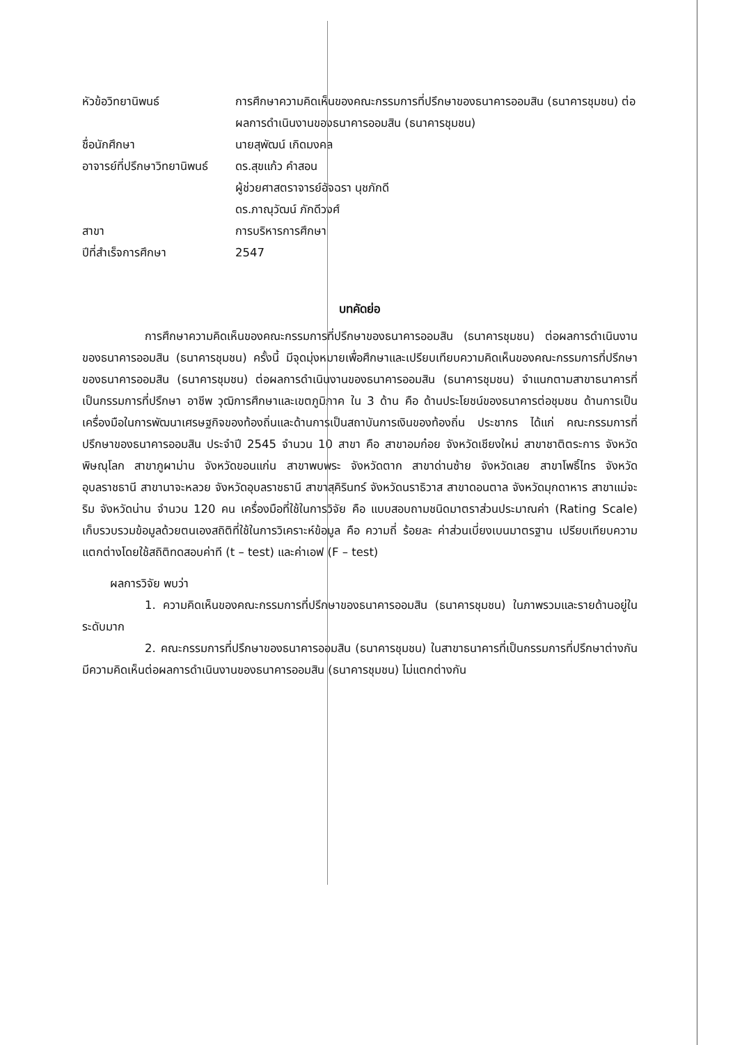หัวข้อวิทยานิพนธ์ การศึกษาความคิดเห็นของคณะกรรมการที่ปรึกษาของธนาคารออมสิน (ธนาคารชุมชน) ต่อผลการดำเนินงานของธนาคารออมสิน (ธนาคารชุมชน)
ชื่อนักศึกษา นายสุพัฒน์ เกิดมงคล
อาจารย์ที่ปรึกษาวิทยานิพนธ์
ดร.สุขแก้ว คำสอน
ผู้ช่วยศาสตราจารย์อัจฉรา นุชภักดี
ดร.ภาณุวัฒน์ ภักดีวงศ์
สาขา การบริหารการศึกษา
ปีที่สำเร็จการศึกษา 2547
บทคัดย่อ
การศึกษาความคิดเห็นของคณะกรรมการที่ปรึกษาของธนาคารออมสิน (ธนาคารชุมชน) ต่อผลการดำเนินงานของธนาคารออมสิน (ธนาคารชุมชน) ครั้งนี้ มีจุดมุ่งหมายเพื่อศึกษาและเปรียบเทียบความคิดเห็นของคณะกรรมการที่ปรึกษาของธนาคารออมสิน (ธนาคารชุมชน) ต่อผลการดำเนินงานของธนาคารออมสิน (ธนาคารชุมชน) จำแนกตามสาขาธนาคารที่เป็นกรรมการที่ปรึกษา อาชีพ วุฒิการศึกษาและเขตภูมิภาค ใน 3 ด้าน คือ ด้านประโยชน์ของธนาคารต่อชุมชน ด้านการเป็นเครื่องมือในการพัฒนาเศรษฐกิจของท้องถิ่นและด้านการเป็นสถาบันการเงินของท้องถิ่น ประชากร ได้แก่ คณะกรรมการที่ปรึกษาของธนาคารออมสิน ประจำปี 2545 จำนวน 10 สาขา คือ สาขาอมก๋อย จังหวัดเชียงใหม่ สาขาชาติตระการ จังหวัดพิษณุโลก สาขาภูผาม่าน จังหวัดขอนแก่น สาขาพบพระ จังหวัดตาก สาขาด่านซ้าย จังหวัดเลย สาขาโพธิ์ไทร จังหวัดอุบลราชธานี สาขานาจะหลวย จังหวัดอุบลราชธานี สาขาสุคิรินทร์ จังหวัดนราธิวาส สาขาดอนตาล จังหวัดมุกดาหาร สาขาแม่จะริม จังหวัดน่าน จำนวน 120 คน เครื่องมือที่ใช้ในการวิจัย คือ แบบสอบถามชนิดมาตราส่วนประมาณค่า (Rating Scale) เก็บรวบรวมข้อมูลด้วยตนเองสถิติที่ใช้ในการวิเคราะห์ข้อมูล คือ ความถี่ ร้อยละ ค่าส่วนเบี่ยงเบนมาตรฐาน เปรียบเทียบความแตกต่างโดยใช้สถิติทดสอบค่าที (t – test) และค่าเอฟ (F – test)
ผลการวิจัย พบว่า
1. ความคิดเห็นของคณะกรรมการที่ปรึกษาของธนาคารออมสิน (ธนาคารชุมชน) ในภาพรวมและรายด้านอยู่ในระดับมาก
2. คณะกรรมการที่ปรึกษาของธนาคารออมสิน (ธนาคารชุมชน) ในสาขาธนาคารที่เป็นกรรมการที่ปรึกษาต่างกันมีความคิดเห็นต่อผลการดำเนินงานของธนาคารออมสิน (ธนาคารชุมชน) ไม่แตกต่างกัน